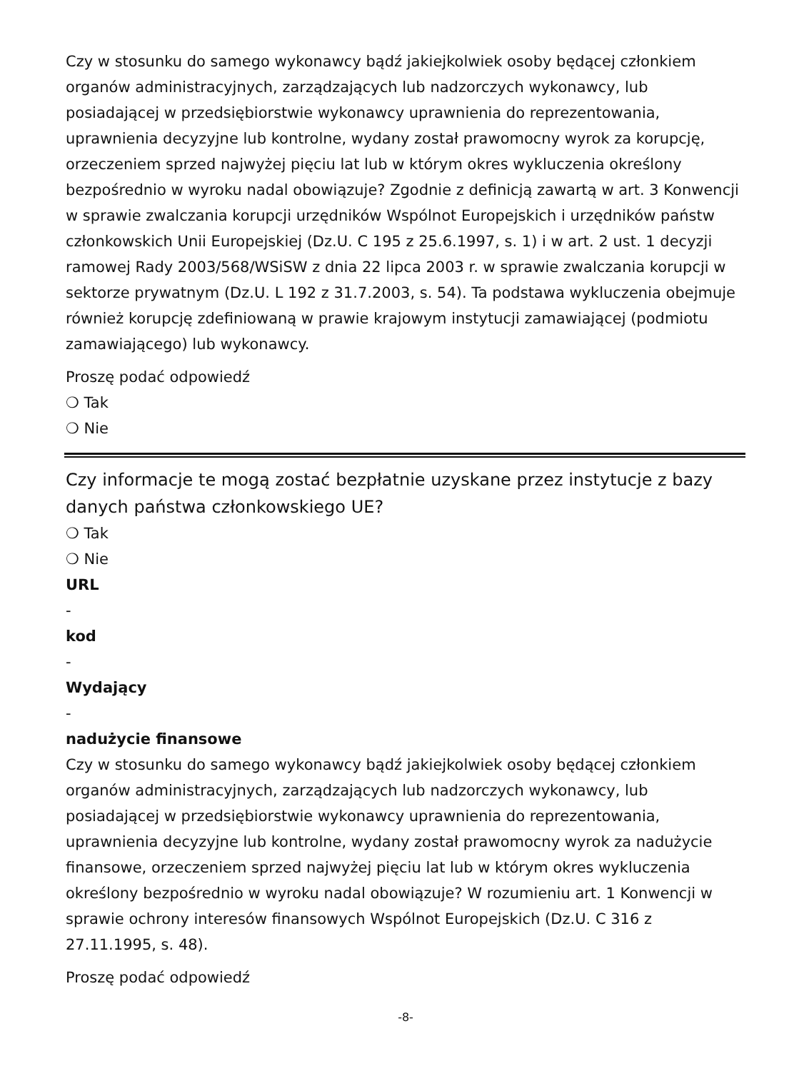Czy w stosunku do samego wykonawcy bądź jakiejkolwiek osoby będącej członkiem organów administracyjnych, zarządzających lub nadzorczych wykonawcy, lub posiadającej w przedsiębiorstwie wykonawcy uprawnienia do reprezentowania, uprawnienia decyzyjne lub kontrolne, wydany został prawomocny wyrok za korupcję, orzeczeniem sprzed najwyżej pięciu lat lub w którym okres wykluczenia określony bezpośrednio w wyroku nadal obowiązuje? Zgodnie z definicją zawartą w art. 3 Konwencji w sprawie zwalczania korupcji urzędników Wspólnot Europejskich i urzędników państw członkowskich Unii Europejskiej (Dz.U. C 195 z 25.6.1997, s. 1) i w art. 2 ust. 1 decyzji ramowej Rady 2003/568/WSiSW z dnia 22 lipca 2003 r. w sprawie zwalczania korupcji w sektorze prywatnym (Dz.U. L 192 z 31.7.2003, s. 54). Ta podstawa wykluczenia obejmuje również korupcję zdefiniowaną w prawie krajowym instytucji zamawiającej (podmiotu zamawiającego) lub wykonawcy.
Proszę podać odpowiedź
❍ Tak
❍ Nie
Czy informacje te mogą zostać bezpłatnie uzyskane przez instytucje z bazy danych państwa członkowskiego UE?
❍ Tak
❍ Nie
URL
-
kod
-
Wydający
-
nadużycie finansowe
Czy w stosunku do samego wykonawcy bądź jakiejkolwiek osoby będącej członkiem organów administracyjnych, zarządzających lub nadzorczych wykonawcy, lub posiadającej w przedsiębiorstwie wykonawcy uprawnienia do reprezentowania, uprawnienia decyzyjne lub kontrolne, wydany został prawomocny wyrok za nadużycie finansowe, orzeczeniem sprzed najwyżej pięciu lat lub w którym okres wykluczenia określony bezpośrednio w wyroku nadal obowiązuje? W rozumieniu art. 1 Konwencji w sprawie ochrony interesów finansowych Wspólnot Europejskich (Dz.U. C 316 z 27.11.1995, s. 48).
Proszę podać odpowiedź
-8-